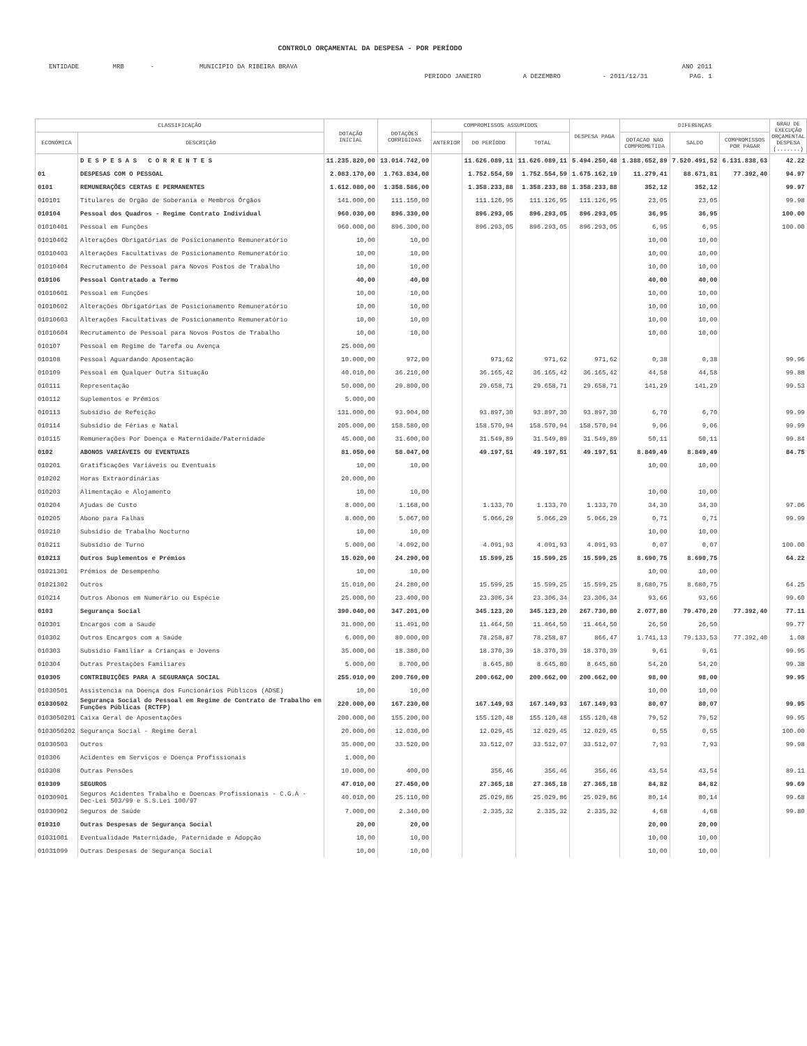CONTROLO ORÇAMENTAL DA DESPESA - POR PERÍODO
ENTIDADE MRB - MUNICIPIO DA RIBEIRA BRAVA ANO 2011
PERIODO JANEIRO A DEZEMBRO - 2011/12/31 PAG. 1
| CLASSIFICAÇÃO | | DOTAÇÃO INICIAL | DOTAÇÕES CORRIGIDAS | COMPROMISSOS ASSUMIDOS | | | DESPESA PAGA | DIFERENÇAS | | | GRAU DE EXECUÇÃO ORÇAMENTAL DESPESA (.......) |
| --- | --- | --- | --- | --- | --- | --- | --- | --- | --- | --- | --- |
| ECONÓMICA | DESCRIÇÃO | | | ANTERIOR | DO PERÍODO | TOTAL | | DOTACAO NAO COMPROMETIDA | SALDO | COMPROMISSOS POR PAGAR | |
| | D E S P E S A S C O R R E N T E S | 11.235.820,00 | 13.014.742,00 | | 11.626.089,11 | 11.626.089,11 | 5.494.250,48 | 1.388.652,89 | 7.520.491,52 | 6.131.838,63 | 42.22 |
| 01 | DESPESAS COM O PESSOAL | 2.083.170,00 | 1.763.834,00 | | 1.752.554,59 | 1.752.554,59 | 1.675.162,19 | 11.279,41 | 88.671,81 | 77.392,40 | 94.97 |
| 0101 | REMUNERAÇÕES CERTAS E PERMANENTES | 1.612.080,00 | 1.358.586,00 | | 1.358.233,88 | 1.358.233,88 | 1.358.233,88 | 352,12 | 352,12 | | 99.97 |
| 010101 | Titulares de Orgão de Soberania e Membros Órgãos | 141.000,00 | 111.150,00 | | 111.126,95 | 111.126,95 | 111.126,95 | 23,05 | 23,05 | | 99.98 |
| 010104 | Pessoal dos Quadros - Regime Contrato Individual | 960.030,00 | 896.330,00 | | 896.293,05 | 896.293,05 | 896.293,05 | 36,95 | 36,95 | | 100.00 |
| 01010401 | Pessoal em Funções | 960.000,00 | 896.300,00 | | 896.293,05 | 896.293,05 | 896.293,05 | 6,95 | 6,95 | | 100.00 |
| 01010402 | Alterações Obrigatórias de Posicionamento Remuneratório | 10,00 | 10,00 | | | | | 10,00 | 10,00 | | |
| 01010403 | Alterações Facultativas de Posicionamento Remuneratório | 10,00 | 10,00 | | | | | 10,00 | 10,00 | | |
| 01010404 | Recrutamento de Pessoal para Novos Postos de Trabalho | 10,00 | 10,00 | | | | | 10,00 | 10,00 | | |
| 010106 | Pessoal Contratado a Termo | 40,00 | 40,00 | | | | | 40,00 | 40,00 | | |
| 01010601 | Pessoal em Funções | 10,00 | 10,00 | | | | | 10,00 | 10,00 | | |
| 01010602 | Alterações Obrigatórias de Posicionamento Remuneratório | 10,00 | 10,00 | | | | | 10,00 | 10,00 | | |
| 01010603 | Alterações Facultativas de Posicionamento Remuneratório | 10,00 | 10,00 | | | | | 10,00 | 10,00 | | |
| 01010604 | Recrutamento de Pessoal para Novos Postos de Trabalho | 10,00 | 10,00 | | | | | 10,00 | 10,00 | | |
| 010107 | Pessoal em Regime de Tarefa ou Avença | 25.000,00 | | | | | | | | | |
| 010108 | Pessoal Aguardando Aposentação | 10.000,00 | 972,00 | | 971,62 | 971,62 | 971,62 | 0,38 | 0,38 | | 99.96 |
| 010109 | Pessoal em Qualquer Outra Situação | 40.010,00 | 36.210,00 | | 36.165,42 | 36.165,42 | 36.165,42 | 44,58 | 44,58 | | 99.88 |
| 010111 | Representação | 50.000,00 | 29.800,00 | | 29.658,71 | 29.658,71 | 29.658,71 | 141,29 | 141,29 | | 99.53 |
| 010112 | Suplementos e Prémios | 5.000,00 | | | | | | | | | |
| 010113 | Subsídio de Refeição | 131.000,00 | 93.904,00 | | 93.897,30 | 93.897,30 | 93.897,30 | 6,70 | 6,70 | | 99.99 |
| 010114 | Subsídio de Férias e Natal | 205.000,00 | 158.580,00 | | 158.570,94 | 158.570,94 | 158.570,94 | 9,06 | 9,06 | | 99.99 |
| 010115 | Remunerações Por Doença e Maternidade/Paternidade | 45.000,00 | 31.600,00 | | 31.549,89 | 31.549,89 | 31.549,89 | 50,11 | 50,11 | | 99.84 |
| 0102 | ABONOS VARIÁVEIS OU EVENTUAIS | 81.050,00 | 58.047,00 | | 49.197,51 | 49.197,51 | 49.197,51 | 8.849,49 | 8.849,49 | | 84.75 |
| 010201 | Gratificações Variáveis ou Eventuais | 10,00 | 10,00 | | | | | 10,00 | 10,00 | | |
| 010202 | Horas Extraordinárias | 20.000,00 | | | | | | | | | |
| 010203 | Alimentação e Alojamento | 10,00 | 10,00 | | | | | 10,00 | 10,00 | | |
| 010204 | Ajudas de Custo | 8.000,00 | 1.168,00 | | 1.133,70 | 1.133,70 | 1.133,70 | 34,30 | 34,30 | | 97.06 |
| 010205 | Abono para Falhas | 8.000,00 | 5.067,00 | | 5.066,29 | 5.066,29 | 5.066,29 | 0,71 | 0,71 | | 99.99 |
| 010210 | Subsídio de Trabalho Nocturno | 10,00 | 10,00 | | | | | 10,00 | 10,00 | | |
| 010211 | Subsídio de Turno | 5.000,00 | 4.092,00 | | 4.091,93 | 4.091,93 | 4.091,93 | 0,07 | 0,07 | | 100.00 |
| 010213 | Outros Suplementos e Prémios | 15.020,00 | 24.290,00 | | 15.599,25 | 15.599,25 | 15.599,25 | 8.690,75 | 8.690,75 | | 64.22 |
| 01021301 | Prémios de Desempenho | 10,00 | 10,00 | | | | | 10,00 | 10,00 | | |
| 01021302 | Outros | 15.010,00 | 24.280,00 | | 15.599,25 | 15.599,25 | 15.599,25 | 8.680,75 | 8.680,75 | | 64.25 |
| 010214 | Outros Abonos em Numerário ou Espécie | 25.000,00 | 23.400,00 | | 23.306,34 | 23.306,34 | 23.306,34 | 93,66 | 93,66 | | 99.60 |
| 0103 | Segurança Social | 390.040,00 | 347.201,00 | | 345.123,20 | 345.123,20 | 267.730,80 | 2.077,80 | 79.470,20 | 77.392,40 | 77.11 |
| 010301 | Encargos com a Saude | 31.000,00 | 11.491,00 | | 11.464,50 | 11.464,50 | 11.464,50 | 26,50 | 26,50 | | 99.77 |
| 010302 | Outros Encargos com a Saúde | 6.000,00 | 80.000,00 | | 78.258,87 | 78.258,87 | 866,47 | 1.741,13 | 79.133,53 | 77.392,40 | 1.08 |
| 010303 | Subsidio Familiar a Crianças e Jovens | 35.000,00 | 18.380,00 | | 18.370,39 | 18.370,39 | 18.370,39 | 9,61 | 9,61 | | 99.95 |
| 010304 | Outras Prestações Familiares | 5.000,00 | 8.700,00 | | 8.645,80 | 8.645,80 | 8.645,80 | 54,20 | 54,20 | | 99.38 |
| 010305 | CONTRIBUIÇÕES PARA A SEGURANÇA SOCIAL | 255.010,00 | 200.760,00 | | 200.662,00 | 200.662,00 | 200.662,00 | 98,00 | 98,00 | | 99.95 |
| 01030501 | Assistencia na Doença dos Funcionários Públicos (ADSE) | 10,00 | 10,00 | | | | | 10,00 | 10,00 | | |
| 01030502 | Segurança Social do Pessoal em Regime de Contrato de Trabalho em Funções Públicas (RCTFP) | 220.000,00 | 167.230,00 | | 167.149,93 | 167.149,93 | 167.149,93 | 80,07 | 80,07 | | 99.95 |
| 0103050201 | Caixa Geral de Aposentações | 200.000,00 | 155.200,00 | | 155.120,48 | 155.120,48 | 155.120,48 | 79,52 | 79,52 | | 99.95 |
| 0103050202 | Segurança Social - Regime Geral | 20.000,00 | 12.030,00 | | 12.029,45 | 12.029,45 | 12.029,45 | 0,55 | 0,55 | | 100.00 |
| 01030503 | Outros | 35.000,00 | 33.520,00 | | 33.512,07 | 33.512,07 | 33.512,07 | 7,93 | 7,93 | | 99.98 |
| 010306 | Acidentes em Serviços e Doença Profissionais | 1.000,00 | | | | | | | | | |
| 010308 | Outras Pensões | 10.000,00 | 400,00 | | 356,46 | 356,46 | 356,46 | 43,54 | 43,54 | | 89.11 |
| 010309 | SEGUROS | 47.010,00 | 27.450,00 | | 27.365,18 | 27.365,18 | 27.365,18 | 84,82 | 84,82 | | 99.69 |
| 01030901 | Seguros Acidentes Trabalho e Doencas Profissionais - C.G.A - Dec-Lei 503/99 e S.S.Lei 100/97 | 40.010,00 | 25.110,00 | | 25.029,86 | 25.029,86 | 25.029,86 | 80,14 | 80,14 | | 99.68 |
| 01030902 | Seguros de Saúde | 7.000,00 | 2.340,00 | | 2.335,32 | 2.335,32 | 2.335,32 | 4,68 | 4,68 | | 99.80 |
| 010310 | Outras Despesas de Segurança Social | 20,00 | 20,00 | | | | | 20,00 | 20,00 | | |
| 01031001 | Eventualidade Maternidade, Paternidade e Adopção | 10,00 | 10,00 | | | | | 10,00 | 10,00 | | |
| 01031099 | Outras Despesas de Segurança Social | 10,00 | 10,00 | | | | | 10,00 | 10,00 | | |